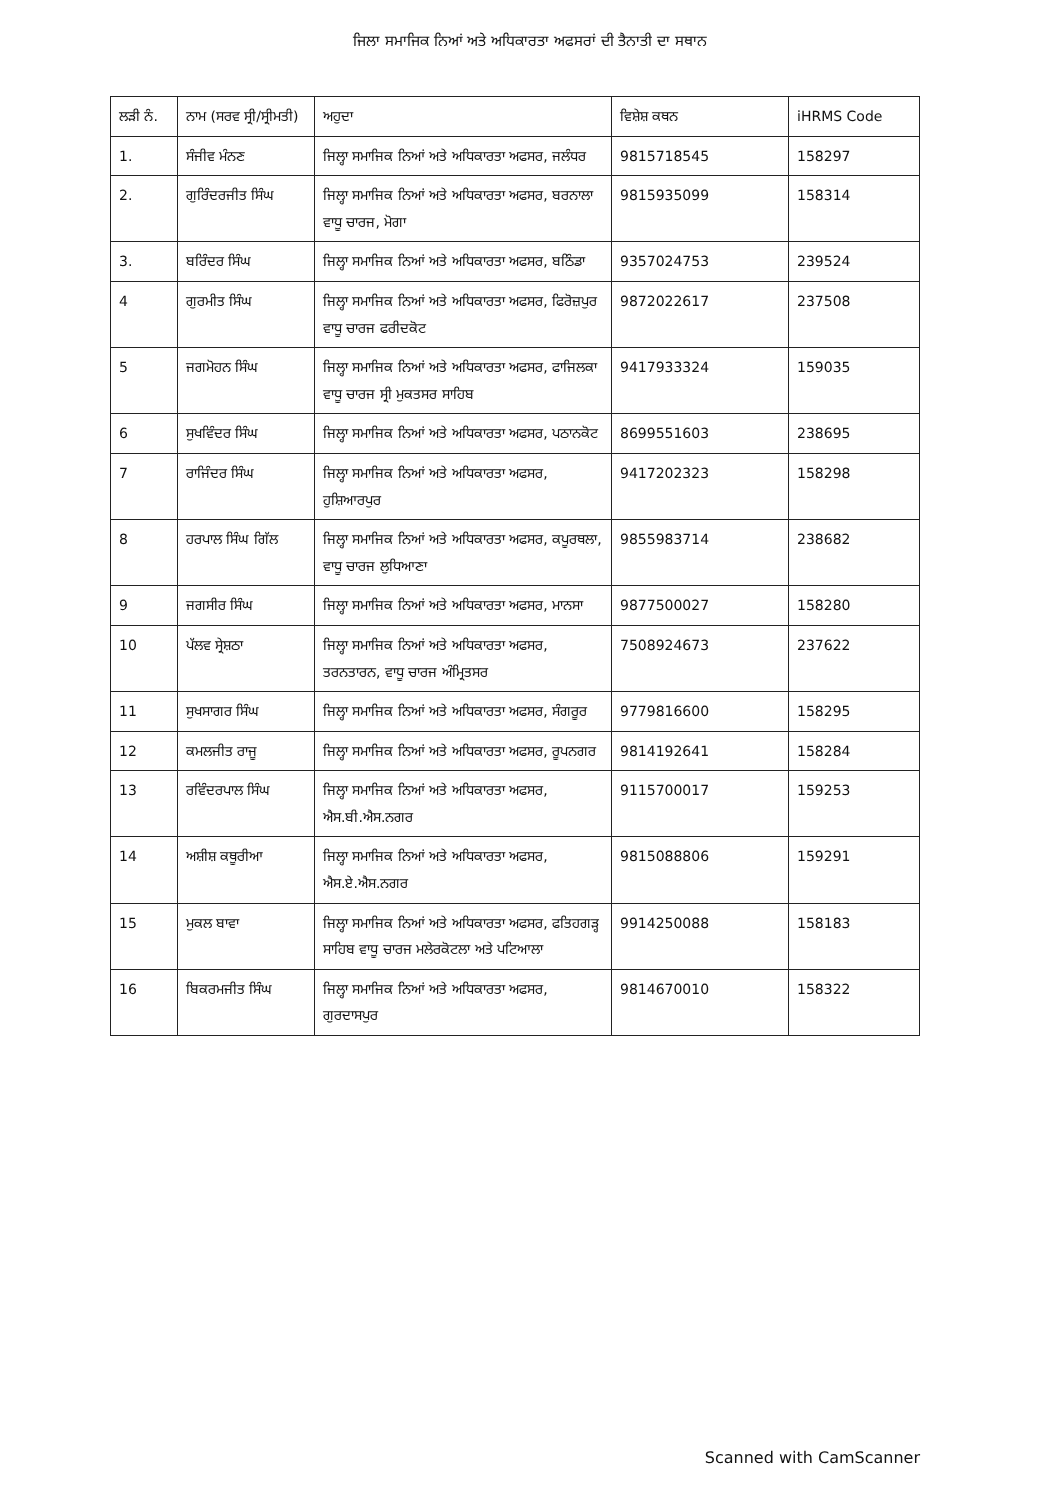ਜਿਲਾ ਸਮਾਜਿਕ ਨਿਆਂ ਅਤੇ ਅਧਿਕਾਰਤਾ ਅਫਸਰਾਂ ਦੀ ਤੈਨਾਤੀ ਦਾ ਸਥਾਨ
| ਲੜੀ ਨੰ. | ਨਾਮ (ਸਰਵ ਸ੍ਰੀ/ਸ੍ਰੀਮਤੀ) | ਅਹੁਦਾ | ਵਿਸ਼ੇਸ਼ ਕਥਨ | iHRMS Code |
| --- | --- | --- | --- | --- |
| 1. | ਸੰਜੀਵ ਮੰਨਣ | ਜਿਲ੍ਹਾ ਸਮਾਜਿਕ ਨਿਆਂ ਅਤੇ ਅਧਿਕਾਰਤਾ ਅਫਸਰ, ਜਲੰਧਰ | 9815718545 | 158297 |
| 2. | ਗੁਰਿੰਦਰਜੀਤ ਸਿੰਘ | ਜਿਲ੍ਹਾ ਸਮਾਜਿਕ ਨਿਆਂ ਅਤੇ ਅਧਿਕਾਰਤਾ ਅਫਸਰ, ਬਰਨਾਲਾ ਵਾਧੂ ਚਾਰਜ, ਮੋਗਾ | 9815935099 | 158314 |
| 3. | ਬਰਿੰਦਰ ਸਿੰਘ | ਜਿਲ੍ਹਾ ਸਮਾਜਿਕ ਨਿਆਂ ਅਤੇ ਅਧਿਕਾਰਤਾ ਅਫਸਰ, ਬਠਿੰਡਾ | 9357024753 | 239524 |
| 4 | ਗੁਰਮੀਤ ਸਿੰਘ | ਜਿਲ੍ਹਾ ਸਮਾਜਿਕ ਨਿਆਂ ਅਤੇ ਅਧਿਕਾਰਤਾ ਅਫਸਰ, ਫਿਰੋਜ਼ਪੁਰ ਵਾਧੂ ਚਾਰਜ ਫਰੀਦਕੋਟ | 9872022617 | 237508 |
| 5 | ਜਗਮੋਹਨ ਸਿੰਘ | ਜਿਲ੍ਹਾ ਸਮਾਜਿਕ ਨਿਆਂ ਅਤੇ ਅਧਿਕਾਰਤਾ ਅਫਸਰ, ਫਾਜਿਲਕਾ ਵਾਧੂ ਚਾਰਜ ਸ੍ਰੀ ਮੁਕਤਸਰ ਸਾਹਿਬ | 9417933324 | 159035 |
| 6 | ਸੁਖਵਿੰਦਰ ਸਿੰਘ | ਜਿਲ੍ਹਾ ਸਮਾਜਿਕ ਨਿਆਂ ਅਤੇ ਅਧਿਕਾਰਤਾ ਅਫਸਰ, ਪਠਾਨਕੋਟ | 8699551603 | 238695 |
| 7 | ਰਾਜਿੰਦਰ ਸਿੰਘ | ਜਿਲ੍ਹਾ ਸਮਾਜਿਕ ਨਿਆਂ ਅਤੇ ਅਧਿਕਾਰਤਾ ਅਫਸਰ, ਹੁਸ਼ਿਆਰਪੁਰ | 9417202323 | 158298 |
| 8 | ਹਰਪਾਲ ਸਿੰਘ ਗਿੱਲ | ਜਿਲ੍ਹਾ ਸਮਾਜਿਕ ਨਿਆਂ ਅਤੇ ਅਧਿਕਾਰਤਾ ਅਫਸਰ, ਕਪੂਰਥਲਾ, ਵਾਧੂ ਚਾਰਜ ਲੁਧਿਆਣਾ | 9855983714 | 238682 |
| 9 | ਜਗਸੀਰ ਸਿੰਘ | ਜਿਲ੍ਹਾ ਸਮਾਜਿਕ ਨਿਆਂ ਅਤੇ ਅਧਿਕਾਰਤਾ ਅਫਸਰ, ਮਾਨਸਾ | 9877500027 | 158280 |
| 10 | ਪੱਲਵ ਸ੍ਰੇਸ਼ਠਾ | ਜਿਲ੍ਹਾ ਸਮਾਜਿਕ ਨਿਆਂ ਅਤੇ ਅਧਿਕਾਰਤਾ ਅਫਸਰ, ਤਰਨਤਾਰਨ, ਵਾਧੂ ਚਾਰਜ ਅੰਮ੍ਰਿਤਸਰ | 7508924673 | 237622 |
| 11 | ਸੁਖਸਾਗਰ ਸਿੰਘ | ਜਿਲ੍ਹਾ ਸਮਾਜਿਕ ਨਿਆਂ ਅਤੇ ਅਧਿਕਾਰਤਾ ਅਫਸਰ, ਸੰਗਰੂਰ | 9779816600 | 158295 |
| 12 | ਕਮਲਜੀਤ ਰਾਜੂ | ਜਿਲ੍ਹਾ ਸਮਾਜਿਕ ਨਿਆਂ ਅਤੇ ਅਧਿਕਾਰਤਾ ਅਫਸਰ, ਰੂਪਨਗਰ | 9814192641 | 158284 |
| 13 | ਰਵਿੰਦਰਪਾਲ ਸਿੰਘ | ਜਿਲ੍ਹਾ ਸਮਾਜਿਕ ਨਿਆਂ ਅਤੇ ਅਧਿਕਾਰਤਾ ਅਫਸਰ, ਐਸ.ਬੀ.ਐਸ.ਨਗਰ | 9115700017 | 159253 |
| 14 | ਅਸ਼ੀਸ਼ ਕਥੂਰੀਆ | ਜਿਲ੍ਹਾ ਸਮਾਜਿਕ ਨਿਆਂ ਅਤੇ ਅਧਿਕਾਰਤਾ ਅਫਸਰ, ਐਸ.ਏ.ਐਸ.ਨਗਰ | 9815088806 | 159291 |
| 15 | ਮੁਕਲ ਬਾਵਾ | ਜਿਲ੍ਹਾ ਸਮਾਜਿਕ ਨਿਆਂ ਅਤੇ ਅਧਿਕਾਰਤਾ ਅਫਸਰ, ਫਤਿਹਗੜ੍ਹ ਸਾਹਿਬ ਵਾਧੂ ਚਾਰਜ ਮਲੇਰਕੋਟਲਾ ਅਤੇ ਪਟਿਆਲਾ | 9914250088 | 158183 |
| 16 | ਬਿਕਰਮਜੀਤ ਸਿੰਘ | ਜਿਲ੍ਹਾ ਸਮਾਜਿਕ ਨਿਆਂ ਅਤੇ ਅਧਿਕਾਰਤਾ ਅਫਸਰ, ਗੁਰਦਾਸਪੁਰ | 9814670010 | 158322 |
Scanned with CamScanner